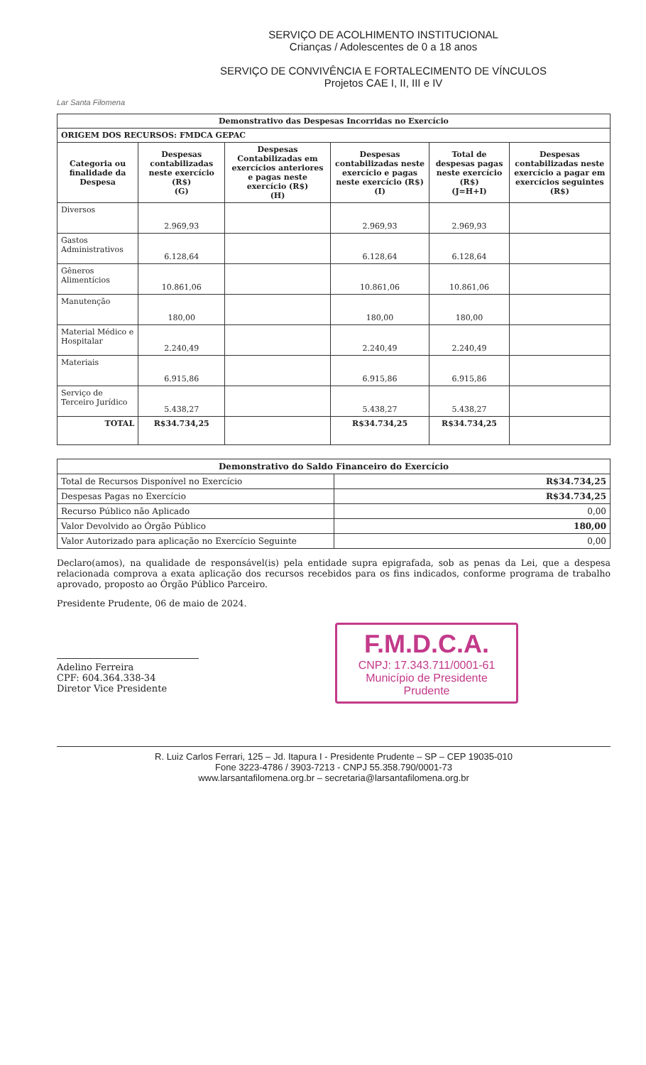Lar Santa Filomena
SERVIÇO DE ACOLHIMENTO INSTITUCIONAL
Crianças / Adolescentes de 0 a 18 anos
SERVIÇO DE CONVIVÊNCIA E FORTALECIMENTO DE VÍNCULOS
Projetos CAE I, II, III e IV
| Demonstrativo das Despesas Incorridas no Exercício | | | | | |
| --- | --- | --- | --- | --- | --- |
| ORIGEM DOS RECURSOS: FMDCA GEPAC | | | | | |
| Categoria ou finalidade da Despesa | Despesas contabilizadas neste exercício (R$) (G) | Despesas Contabilizadas em exercícios anteriores e pagas neste exercício (R$) (H) | Despesas contabilizadas neste exercício e pagas neste exercício (R$) (I) | Total de despesas pagas neste exercício (R$) (J=H+I) | Despesas contabilizadas neste exercício a pagar em exercícios seguintes (R$) |
| Diversos | 2.969,93 | | 2.969,93 | 2.969,93 | |
| Gastos Administrativos | 6.128,64 | | 6.128,64 | 6.128,64 | |
| Gêneros Alimentícios | 10.861,06 | | 10.861,06 | 10.861,06 | |
| Manutenção | 180,00 | | 180,00 | 180,00 | |
| Material Médico e Hospitalar | 2.240,49 | | 2.240,49 | 2.240,49 | |
| Materiais | 6.915,86 | | 6.915,86 | 6.915,86 | |
| Serviço de Terceiro Jurídico | 5.438,27 | | 5.438,27 | 5.438,27 | |
| TOTAL | R$34.734,25 | | R$34.734,25 | R$34.734,25 | |
| Demonstrativo do Saldo Financeiro do Exercício | |
| --- | --- |
| Total de Recursos Disponível no Exercício | R$34.734,25 |
| Despesas Pagas no Exercício | R$34.734,25 |
| Recurso Público não Aplicado | 0,00 |
| Valor Devolvido ao Órgão Público | 180,00 |
| Valor Autorizado para aplicação no Exercício Seguinte | 0,00 |
Declaro(amos), na qualidade de responsável(is) pela entidade supra epigrafada, sob as penas da Lei, que a despesa relacionada comprova a exata aplicação dos recursos recebidos para os fins indicados, conforme programa de trabalho aprovado, proposto ao Órgão Público Parceiro.
Presidente Prudente, 06 de maio de 2024.
Adelino Ferreira
CPF: 604.364.338-34
Diretor Vice Presidente
F.M.D.C.A.
CNPJ: 17.343.711/0001-61
Município de Presidente Prudente
R. Luiz Carlos Ferrari, 125 – Jd. Itapura I - Presidente Prudente – SP – CEP 19035-010
Fone 3223-4786 / 3903-7213 - CNPJ 55.358.790/0001-73
www.larsantafilomena.org.br – secretaria@larsantafilomena.org.br